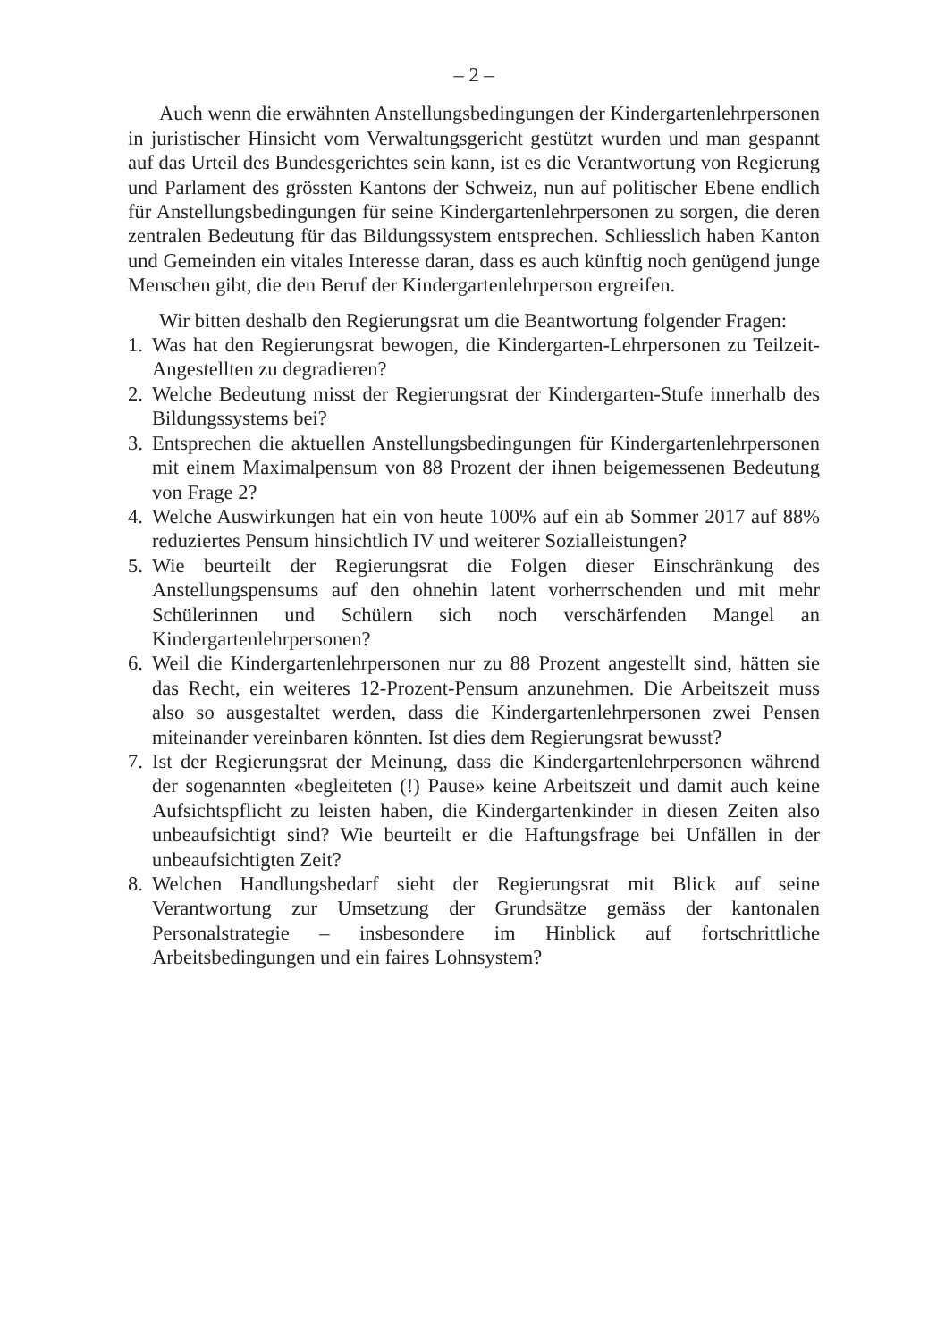– 2 –
Auch wenn die erwähnten Anstellungsbedingungen der Kindergarten­lehrpersonen in juristischer Hinsicht vom Verwaltungsgericht gestützt wurden und man gespannt auf das Urteil des Bundesgerichtes sein kann, ist es die Verantwortung von Regierung und Parlament des grössten Kantons der Schweiz, nun auf politischer Ebene endlich für Anstellungsbedingungen für seine Kindergartenlehrpersonen zu sorgen, die deren zentralen Bedeutung für das Bildungssystem entsprechen. Schliesslich haben Kanton und Gemeinden ein vitales Interesse daran, dass es auch künftig noch genügend junge Menschen gibt, die den Beruf der Kindergartenlehrperson ergreifen.
Wir bitten deshalb den Regierungsrat um die Beantwortung folgender Fragen:
1. Was hat den Regierungsrat bewogen, die Kindergarten-Lehrpersonen zu Teilzeit-Angestellten zu degradieren?
2. Welche Bedeutung misst der Regierungsrat der Kindergarten-Stufe innerhalb des Bildungssystems bei?
3. Entsprechen die aktuellen Anstellungsbedingungen für Kindergarten­lehrpersonen mit einem Maximalpensum von 88 Prozent der ihnen beigemessenen Bedeutung von Frage 2?
4. Welche Auswirkungen hat ein von heute 100% auf ein ab Sommer 2017 auf 88% reduziertes Pensum hinsichtlich IV und weiterer Sozialleistungen?
5. Wie beurteilt der Regierungsrat die Folgen dieser Einschränkung des Anstellungspensums auf den ohnehin latent vorherrschenden und mit mehr Schülerinnen und Schülern sich noch verschärfenden Mangel an Kindergartenlehrpersonen?
6. Weil die Kindergartenlehrpersonen nur zu 88 Prozent angestellt sind, hätten sie das Recht, ein weiteres 12-Prozent-Pensum anzunehmen. Die Arbeitszeit muss also so ausgestaltet werden, dass die Kindergarten­lehrpersonen zwei Pensen miteinander vereinbaren könnten. Ist dies dem Regierungsrat bewusst?
7. Ist der Regierungsrat der Meinung, dass die Kindergartenlehrpersonen während der sogenannten «begleiteten (!) Pause» keine Arbeitszeit und damit auch keine Aufsichtspflicht zu leisten haben, die Kindergarten­kinder in diesen Zeiten also unbeaufsichtigt sind? Wie beurteilt er die Haftungsfrage bei Unfällen in der unbeaufsichtigten Zeit?
8. Welchen Handlungsbedarf sieht der Regierungsrat mit Blick auf seine Verantwortung zur Umsetzung der Grundsätze gemäss der kantonalen Personalstrategie – insbesondere im Hinblick auf fortschrittliche Arbeitsbedingungen und ein faires Lohnsystem?